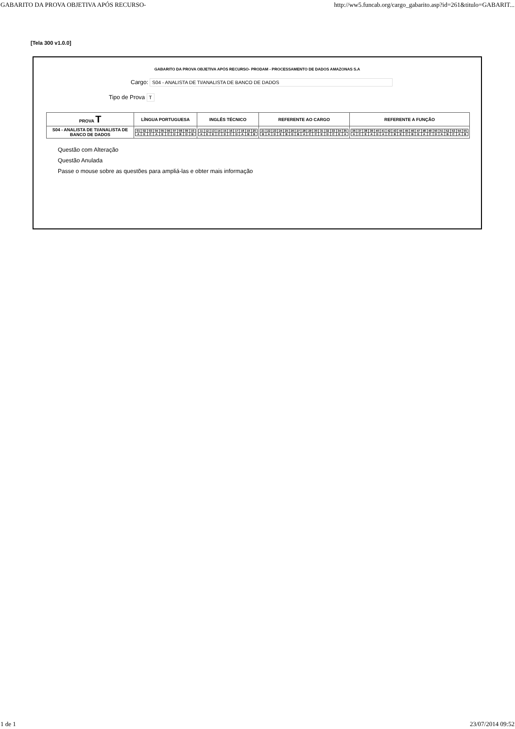GABARITO DA PROVA OBJETIVA APÓS RECURSO- http://ww5.funcab.org/cargo_gabarito.asp?id=261&titulo=GABARIT...
[Tela 300 v1.0.0]
GABARITO DA PROVA OBJETIVA APÓS RECURSO- PRODAM - PROCESSAMENTO DE DADOS AMAZONAS S.A
Cargo: S04 - ANALISTA DE TI/ANALISTA DE BANCO DE DADOS
Tipo de Prova T
| PROVA T | LÍNGUA PORTUGUESA | INGLÊS TÉCNICO | REFERENTE AO CARGO | REFERENTE A FUNÇÃO |
| --- | --- | --- | --- | --- |
| S04 - ANALISTA DE TI/ANALISTA DE BANCO DE DADOS | / 01 / 02 / 03 / 04 / 05 / 06 / 07 / 08 / 09 / 10 / / A / E / C / A / E / C / D / B / D / B / | / 11 / 12 / 13 / 14 / 15 / 16 / 17 / 18 / 19 / 20 / / A / E / E / C / D / C / D / A / B / B / | / 21 / 22 / 23 / 24 / 25 / 26 / 27 / 28 / 29 / 30 / 31 / 32 / 33 / 34 / 35 / / B / A / D / E / B / D / B / A / C / C / E / D / C / E / A / | / 36 / 37 / 38 / 39 / 40 / 41 / 42 / 43 / 44 / 45 / 46 / 47 / 48 / 49 / 50 / 51 / 52 / 53 / 54 / 55 / / A / C / E / A / D / A / C / B / E / C / B / E / A / C / D / A / B / C / A / B / |
Questão com Alteração
Questão Anulada
Passe o mouse sobre as questões para ampliá-las e obter mais informação
1 de 1 23/07/2014 09:52